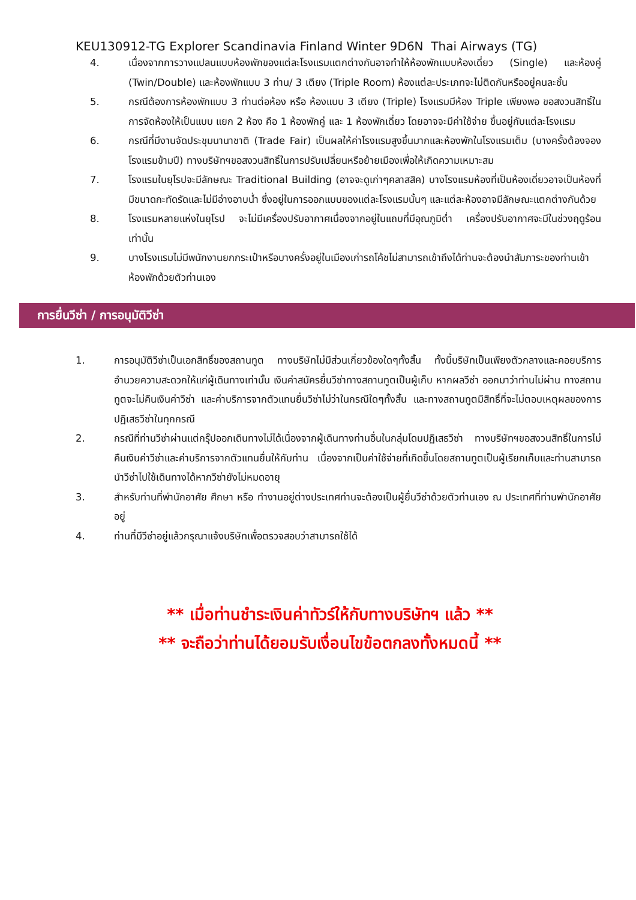KEU130912-TG Explorer Scandinavia Finland Winter 9D6N Thai Airways (TG)
4. เนื่องจากการวางแปลนแบบห้องพักของแต่ละโรงแรมแตกต่างกันอาจทำให้ห้องพักแบบห้องเดี่ยว (Single) และห้องคู่ (Twin/Double) และห้องพักแบบ 3 ท่าน/ 3 เตียง (Triple Room) ห้องแต่ละประเภทจะไม่ติดกันหรืออยู่คนละชั้น
5. กรณีต้องการห้องพักแบบ 3 ท่านต่อห้อง หรือ ห้องแบบ 3 เตียง (Triple) โรงแรมมีห้อง Triple เพียงพอ ขอสงวนสิทธิ์ในการจัดห้องให้เป็นแบบ แยก 2 ห้อง คือ 1 ห้องพักคู่ และ 1 ห้องพักเดี่ยว โดยอาจจะมีค่าใช้จ่าย ขึ้นอยู่กับแต่ละโรงแรม
6. กรณีที่มีงานจัดประชุมนานาชาติ (Trade Fair) เป็นผลให้ค่าโรงแรมสูงขึ้นมากและห้องพักในโรงแรมเต็ม (บางครั้งต้องจองโรงแรมข้ามปี) ทางบริษัทฯขอสงวนสิทธิ์ในการปรับเปลี่ยนหรือย้ายเมืองเพื่อให้เกิดความเหมาะสม
7. โรงแรมในยุโรปจะมีลักษณะ Traditional Building (อาจจะดูเก่าๆคลาสสิค) บางโรงแรมห้องที่เป็นห้องเดี่ยวอาจเป็นห้องที่มีขนาดกะทัดรัดและไม่มีอ่างอาบน้ำ ซึ่งอยู่ในการออกแบบของแต่ละโรงแรมนั้นๆ และแต่ละห้องอาจมีลักษณะแตกต่างกันด้วย
8. โรงแรมหลายแห่งในยุโรป จะไม่มีเครื่องปรับอากาศเนื่องจากอยู่ในแถบที่มีอุณภูมิต่ำ เครื่องปรับอากาศจะมีในช่วงฤดูร้อนเท่านั้น
9. บางโรงแรมไม่มีพนักงานยกกระเป๋าหรือบางครั้งอยู่ในเมืองเก่ารถโค้ชไม่สามารถเข้าถึงได้ท่านจะต้องนำสัมภาระของท่านเข้าห้องพักด้วยตัวท่านเอง
การยื่นวีซ่า / การอนุมัติวีซ่า
1. การอนุมัติวีซ่าเป็นเอกสิทธิ์ของสถานทูต ทางบริษัทไม่มีส่วนเกี่ยวข้องใดๆทั้งสิ้น ทั้งนี้บริษัทเป็นเพียงตัวกลางและคอยบริการอำนวยความสะดวกให้แก่ผู้เดินทางเท่านั้น เงินค่าสมัครยื่นวีซ่าทางสถานทูตเป็นผู้เก็บ หากผลวีซ่า ออกมาว่าท่านไม่ผ่าน ทางสถานทูตจะไม่คืนเงินค่าวีซ่า และค่าบริการจากตัวแทนยื่นวีซ่าไม่ว่าในกรณีใดๆทั้งสิ้น และทางสถานทูตมีสิทธิ์ที่จะไม่ตอบเหตุผลของการปฏิเสธวีซ่าในทุกกรณี
2. กรณีที่ท่านวีซ่าผ่านแต่กรุ๊ปออกเดินทางไม่ได้เนื่องจากผู้เดินทางท่านอื่นในกลุ่มโดนปฏิเสธวีซ่า ทางบริษัทฯขอสงวนสิทธิ์ในการไม่คืนเงินค่าวีซ่าและค่าบริการจากตัวแทนยื่นให้กับท่าน เนื่องจากเป็นค่าใช้จ่ายที่เกิดขึ้นโดยสถานทูตเป็นผู้เรียกเก็บและท่านสามารถนำวีซ่าไปใช้เดินทางได้หากวีซ่ายังไม่หมดอายุ
3. สำหรับท่านที่พำนักอาศัย ศึกษา หรือ ทำงานอยู่ต่างประเทศท่านจะต้องเป็นผู้ยื่นวีซ่าด้วยตัวท่านเอง ณ ประเทศที่ท่านพำนักอาศัยอยู่
4. ท่านที่มีวีซ่าอยู่แล้วกรุณาแจ้งบริษัทเพื่อตรวจสอบว่าสามารถใช้ได้
** เมื่อท่านชำระเงินค่าทัวร์ให้กับทางบริษัทฯ แล้ว **
** จะถือว่าท่านได้ยอมรับเงื่อนไขข้อตกลงทั้งหมดนี้ **